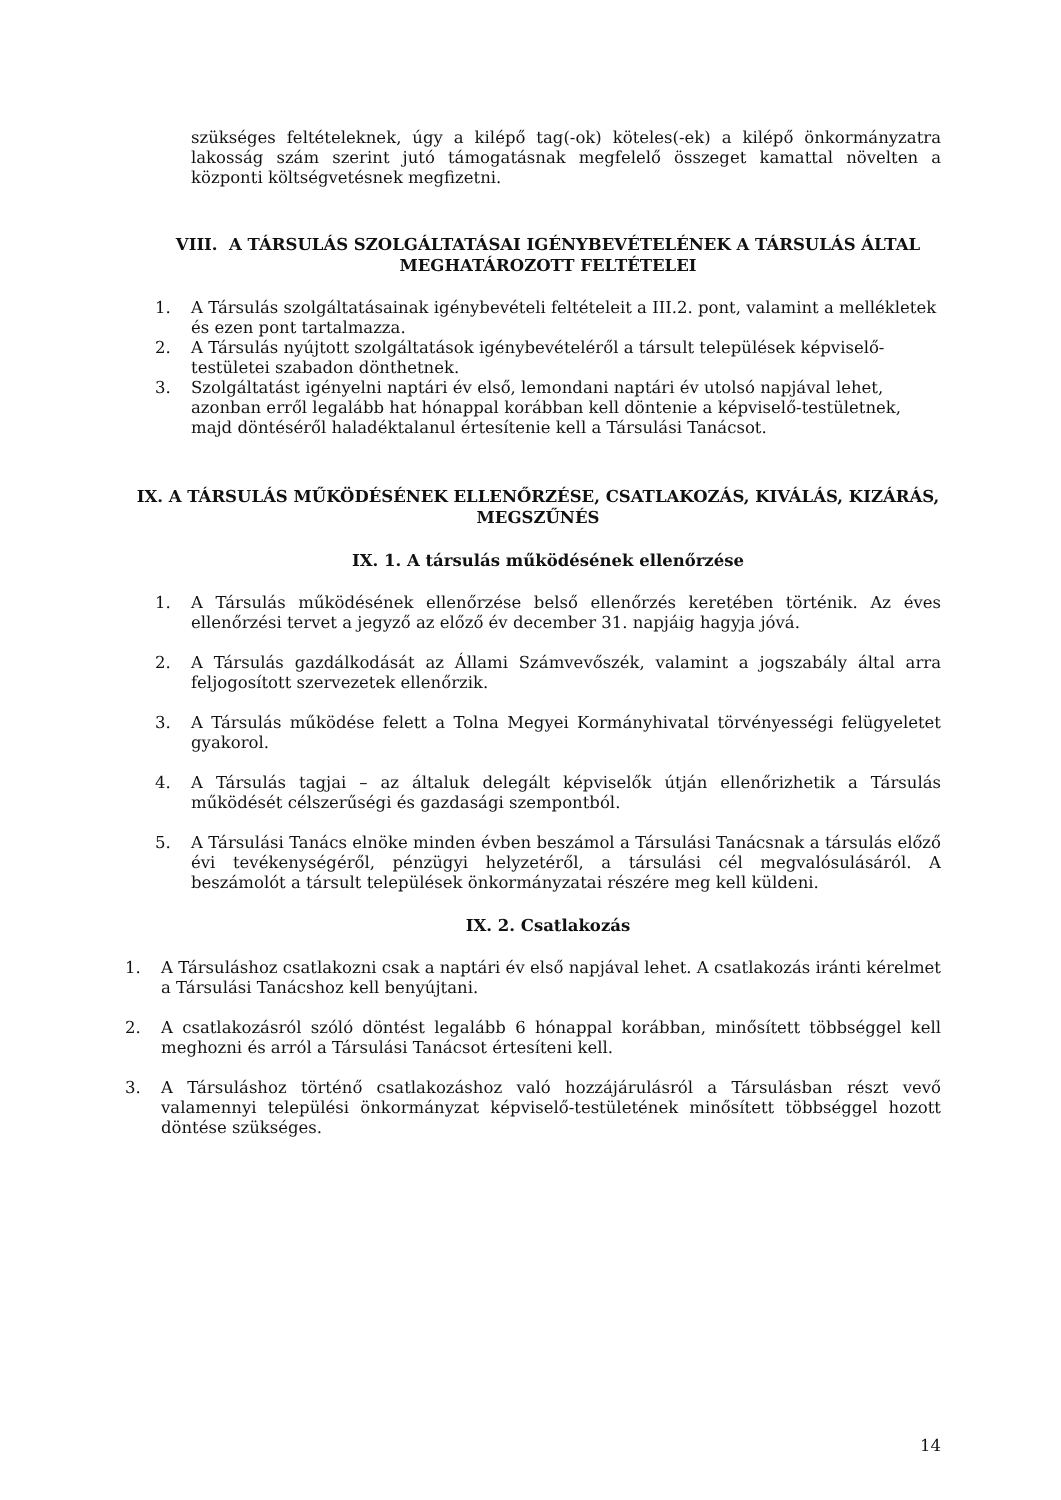szükséges feltételeknek, úgy a kilépő tag(-ok) köteles(-ek) a kilépő önkormányzatra lakosság szám szerint jutó támogatásnak megfelelő összeget kamattal növelten a központi költségvetésnek megfizetni.
VIII. A TÁRSULÁS SZOLGÁLTATÁSAI IGÉNYBEVÉTELÉNEK A TÁRSULÁS ÁLTAL MEGHATÁROZOTT FELTÉTELEI
1. A Társulás szolgáltatásainak igénybevételi feltételeit a III.2. pont, valamint a mellékletek és ezen pont tartalmazza.
2. A Társulás nyújtott szolgáltatások igénybevételéről a társult települések képviselő-testületei szabadon dönthetnek.
3. Szolgáltatást igényelni naptári év első, lemondani naptári év utolsó napjával lehet, azonban erről legalább hat hónappal korábban kell döntenie a képviselő-testületnek,
majd döntéséről haladéktalanul értesítenie kell a Társulási Tanácsot.
IX. A TÁRSULÁS MŰKÖDÉSÉNEK ELLENŐRZÉSE, CSATLAKOZÁS, KIVÁLÁS, KIZÁRÁS, MEGSZŰNÉS
IX. 1. A társulás működésének ellenőrzése
1. A Társulás működésének ellenőrzése belső ellenőrzés keretében történik. Az éves ellenőrzési tervet a jegyző az előző év december 31. napjáig hagyja jóvá.
2. A Társulás gazdálkodását az Állami Számvevőszék, valamint a jogszabály által arra feljogosított szervezetek ellenőrzik.
3. A Társulás működése felett a Tolna Megyei Kormányhivatal törvényességi felügyeletet gyakorol.
4. A Társulás tagjai – az általuk delegált képviselők útján ellenőrizhetik a Társulás működését célszerűségi és gazdasági szempontból.
5. A Társulási Tanács elnöke minden évben beszámol a Társulási Tanácsnak a társulás előző évi tevékenységéről, pénzügyi helyzetéről, a társulási cél megvalósulásáról. A beszámolót a társult települések önkormányzatai részére meg kell küldeni.
IX. 2. Csatlakozás
1. A Társuláshoz csatlakozni csak a naptári év első napjával lehet. A csatlakozás iránti kérelmet a Társulási Tanácshoz kell benyújtani.
2. A csatlakozásról szóló döntést legalább 6 hónappal korábban, minősített többséggel kell meghozni és arról a Társulási Tanácsot értesíteni kell.
3. A Társuláshoz történő csatlakozáshoz való hozzájárulásról a Társulásban részt vevő valamennyi települési önkormányzat képviselő-testületének minősített többséggel hozott döntése szükséges.
14